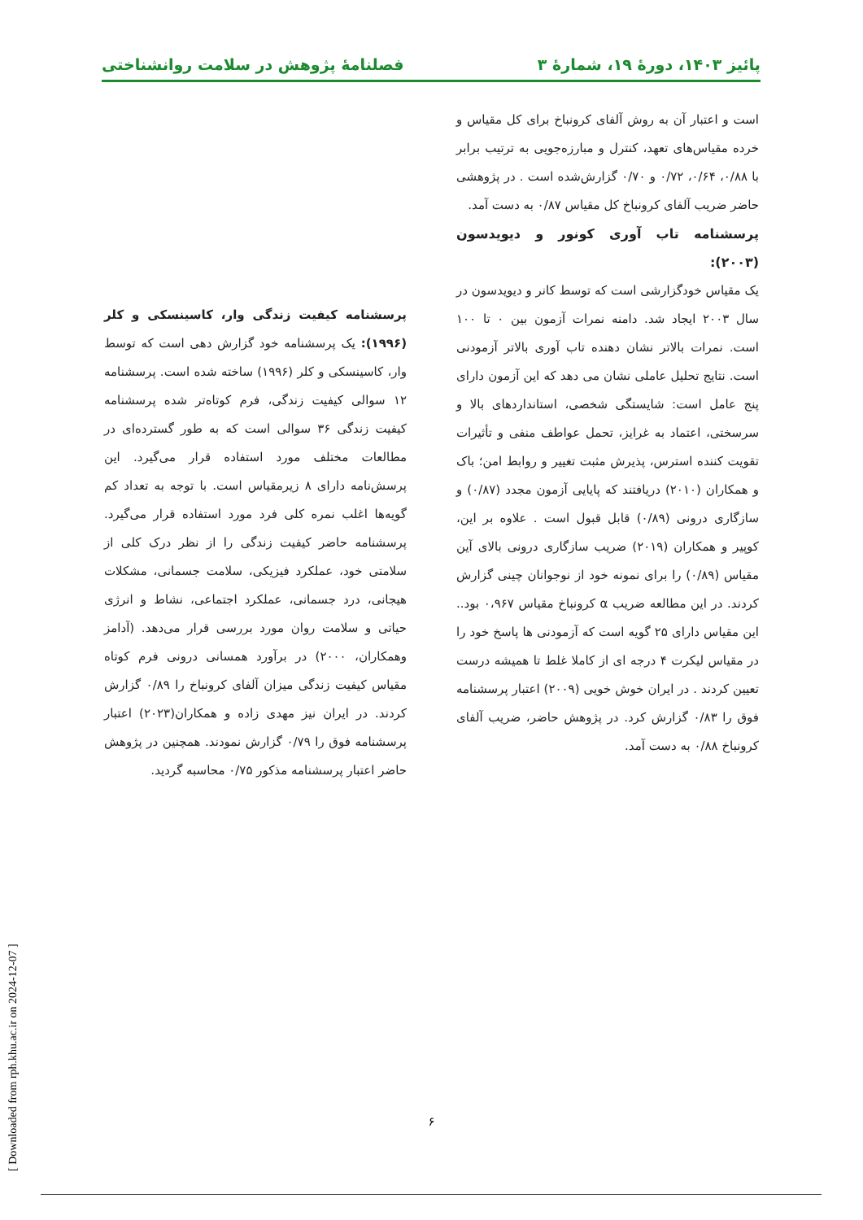پائیز ۱۴۰۳، دورهٔ ۱۹، شمارهٔ ۳ فصلنامهٔ پژوهش در سلامت روانشناختی
است و اعتبار آن به روش آلفای کرونباخ برای کل مقیاس و خرده مقیاس‌های تعهد، کنترل و مبارزه‌جویی به ترتیب برابر با ۰/۸۸، ۰/۶۴، ۰/۷۲ و ۰/۷۰ گزارش‌شده است . در پژوهشی حاضر ضریب آلفای کرونباخ کل مقیاس ۰/۸۷ به دست آمد.
پرسشنامه تاب آوری کونور و دیویدسون (۲۰۰۳):
یک مقیاس خودگزارشی است که توسط کانر و دیویدسون در سال ۲۰۰۳ ایجاد شد. دامنه نمرات آزمون بین ۰ تا ۱۰۰ است. نمرات بالاتر نشان دهنده تاب آوری بالاتر آزمودنی است. نتایج تحلیل عاملی نشان می دهد که این آزمون دارای پنج عامل است: شایستگی شخصی، استانداردهای بالا و سرسختی، اعتماد به غرایز، تحمل عواطف منفی و تأثیرات تقویت کننده استرس، پذیرش مثبت تغییر و روابط امن؛ باک و همکاران (۲۰۱۰) دریافتند که پایایی آزمون مجدد (۰/۸۷) و سازگاری درونی (۰/۸۹) قابل قبول است . علاوه بر این، کوپیر و همکاران (۲۰۱۹) ضریب سازگاری درونی بالای آین مقیاس (۰/۸۹) را برای نمونه خود از نوجوانان چینی گزارش کردند. در این مطالعه ضریب α کرونباخ مقیاس ۰،۹۶۷ بود.. این مقیاس دارای ۲۵ گویه است که آزمودنی ها پاسخ خود را در مقیاس لیکرت ۴ درجه ای از کاملا غلط تا همیشه درست تعیین کردند . در ایران خوش خویی (۲۰۰۹) اعتبار پرسشنامه فوق را ۰/۸۳ گزارش کرد. در پژوهش حاضر، ضریب آلفای کرونباخ ۰/۸۸ به دست آمد.
پرسشنامه کیفیت زندگی وار، کاسینسکی و کلر (۱۹۹۶): یک پرسشنامه خود گزارش دهی است که توسط وار، کاسینسکی و کلر (۱۹۹۶) ساخته شده است. پرسشنامه ۱۲ سوالی کیفیت زندگی، فرم کوتاه‌تر شده پرسشنامه کیفیت زندگی ۳۶ سوالی است که به طور گسترده‌ای در مطالعات مختلف مورد استفاده قرار می‌گیرد. این پرسش‌نامه دارای ۸ زیرمقیاس است. با توجه به تعداد کم گویه‌ها اغلب نمره کلی فرد مورد استفاده قرار می‌گیرد. پرسشنامه حاضر کیفیت زندگی را از نظر درک کلی از سلامتی خود، عملکرد فیزیکی، سلامت جسمانی، مشکلات هیجانی، درد جسمانی، عملکرد اجتماعی، نشاط و انرژی حیاتی و سلامت روان مورد بررسی قرار می‌دهد. (آدامز وهمکاران، ۲۰۰۰) در برآورد همسانی درونی فرم کوتاه مقیاس کیفیت زندگی میزان آلفای کرونباخ را ۰/۸۹ گزارش کردند. در ایران نیز مهدی زاده و همکاران(۲۰۲۳) اعتبار پرسشنامه فوق را ۰/۷۹ گزارش نمودند. همچنین در پژوهش حاضر اعتبار پرسشنامه مذکور ۰/۷۵ محاسبه گردید.
۶
[ Downloaded from rph.khu.ac.ir on 2024-12-07 ]